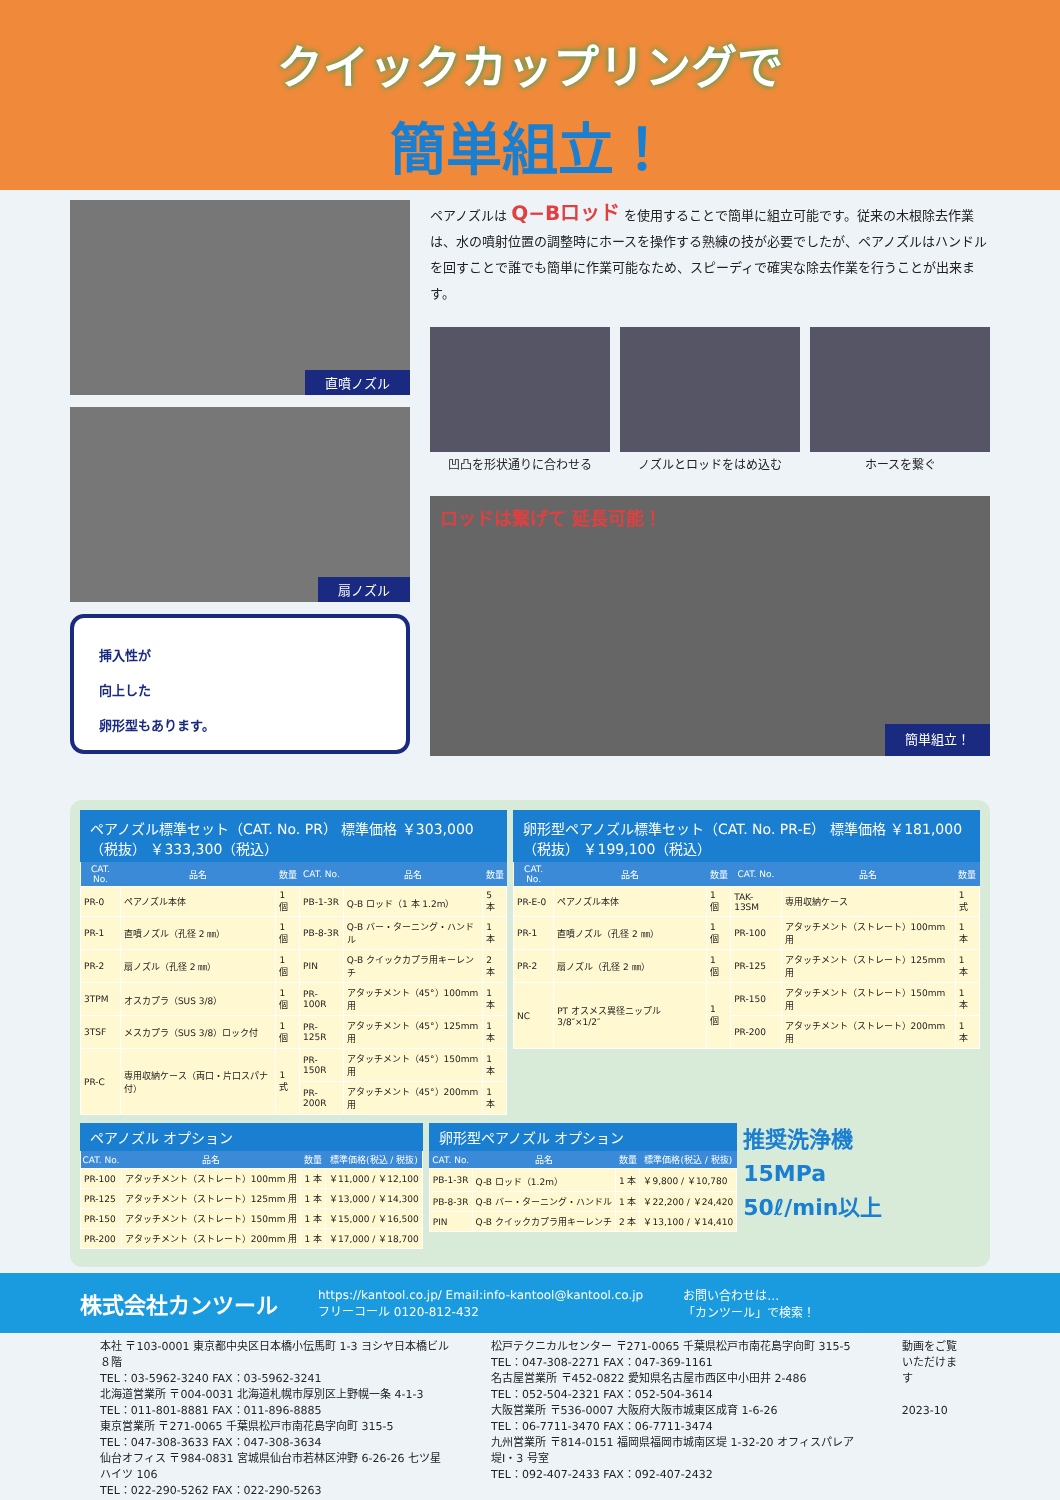クイックカップリングで
簡単組立！
直噴ノズル
扇ノズル
挿入性が
向上した
卵形型もあります。
ペアノズルは Q−Bロッド を使用することで簡単に組立可能です。従来の木根除去作業は、水の噴射位置の調整時にホースを操作する熟練の技が必要でしたが、ペアノズルはハンドルを回すことで誰でも簡単に作業可能なため、スピーディで確実な除去作業を行うことが出来ます。
凹凸を形状通りに合わせる ノズルとロッドをはめ込む ホースを繋ぐ
ロッドは繋げて 延長可能！
簡単組立！
ペアノズル標準セット（CAT. No. PR） 標準価格 ￥303,000（税抜） ￥333,300（税込）
| CAT. No. | 品名 | 数量 | CAT. No. | 品名 | 数量 |
| --- | --- | --- | --- | --- | --- |
| PR-0 | ペアノズル本体 | 1 個 | PB-1-3R | Q-B ロッド（1 本 1.2m） | 5 本 |
| PR-1 | 直噴ノズル（孔径 2 ㎜） | 1 個 | PB-8-3R | Q-B バー・ターニング・ハンドル | 1 本 |
| PR-2 | 扇ノズル（孔径 2 ㎜） | 1 個 | PIN | Q-B クイックカプラ用キーレンチ | 2 本 |
| 3TPM | オスカプラ（SUS 3/8） | 1 個 | PR-100R | アタッチメント（45°）100mm 用 | 1 本 |
| 3TSF | メスカプラ（SUS 3/8）ロック付 | 1 個 | PR-125R | アタッチメント（45°）125mm 用 | 1 本 |
| PR-C | 専用収納ケース（両口・片口スパナ付） | 1 式 | PR-150R | アタッチメント（45°）150mm 用 | 1 本 |
| | | | PR-200R | アタッチメント（45°）200mm 用 | 1 本 |
卵形型ペアノズル標準セット（CAT. No. PR-E） 標準価格 ￥181,000（税抜） ￥199,100（税込）
| CAT. No. | 品名 | 数量 | CAT. No. | 品名 | 数量 |
| --- | --- | --- | --- | --- | --- |
| PR-E-0 | ペアノズル本体 | 1 個 | TAK-13SM | 専用収納ケース | 1 式 |
| PR-1 | 直噴ノズル（孔径 2 ㎜） | 1 個 | PR-100 | アタッチメント（ストレート）100mm 用 | 1 本 |
| PR-2 | 扇ノズル（孔径 2 ㎜） | 1 個 | PR-125 | アタッチメント（ストレート）125mm 用 | 1 本 |
| NC | PT オスメス異径ニップル 3/8″×1/2″ | 1 個 | PR-150 | アタッチメント（ストレート）150mm 用 | 1 本 |
| | | | PR-200 | アタッチメント（ストレート）200mm 用 | 1 本 |
ペアノズル オプション
| CAT. No. | 品名 | 数量 | 標準価格(税込 / 税抜) |
| --- | --- | --- | --- |
| PR-100 | アタッチメント（ストレート）100mm 用 | 1 本 | ￥11,000 / ￥12,100 |
| PR-125 | アタッチメント（ストレート）125mm 用 | 1 本 | ￥13,000 / ￥14,300 |
| PR-150 | アタッチメント（ストレート）150mm 用 | 1 本 | ￥15,000 / ￥16,500 |
| PR-200 | アタッチメント（ストレート）200mm 用 | 1 本 | ￥17,000 / ￥18,700 |
卵形型ペアノズル オプション
| CAT. No. | 品名 | 数量 | 標準価格(税込 / 税抜) |
| --- | --- | --- | --- |
| PB-1-3R | Q-B ロッド（1.2m） | 1 本 | ￥9,800 / ￥10,780 |
| PB-8-3R | Q-B バー・ターニング・ハンドル | 1 本 | ￥22,200 / ￥24,420 |
| PIN | Q-B クイックカプラ用キーレンチ | 2 本 | ￥13,100 / ￥14,410 |
推奨洗浄機
15MPa
50ℓ/min以上
株式会社カンツール
https://kantool.co.jp/ Email:info-kantool@kantool.co.jp
フリーコール 0120-812-432
お問い合わせは…
「カンツール」で検索！
本社 〒103-0001 東京都中央区日本橋小伝馬町 1-3 ヨシヤ日本橋ビル８階
TEL：03-5962-3240 FAX：03-5962-3241
北海道営業所 〒004-0031 北海道札幌市厚別区上野幌一条 4-1-3
TEL：011-801-8881 FAX：011-896-8885
東京営業所 〒271-0065 千葉県松戸市南花島字向町 315-5
TEL：047-308-3633 FAX：047-308-3634
仙台オフィス 〒984-0831 宮城県仙台市若林区沖野 6-26-26 七ツ星ハイツ 106
TEL：022-290-5262 FAX：022-290-5263
松戸テクニカルセンター 〒271-0065 千葉県松戸市南花島字向町 315-5
TEL：047-308-2271 FAX：047-369-1161
名古屋営業所 〒452-0822 愛知県名古屋市西区中小田井 2-486
TEL：052-504-2321 FAX：052-504-3614
大阪営業所 〒536-0007 大阪府大阪市城東区成育 1-6-26
TEL：06-7711-3470 FAX：06-7711-3474
九州営業所 〒814-0151 福岡県福岡市城南区堤 1-32-20 オフィスパレア堤Ⅰ・3 号室
TEL：092-407-2433 FAX：092-407-2432
動画をご覧
いただけます
2023-10